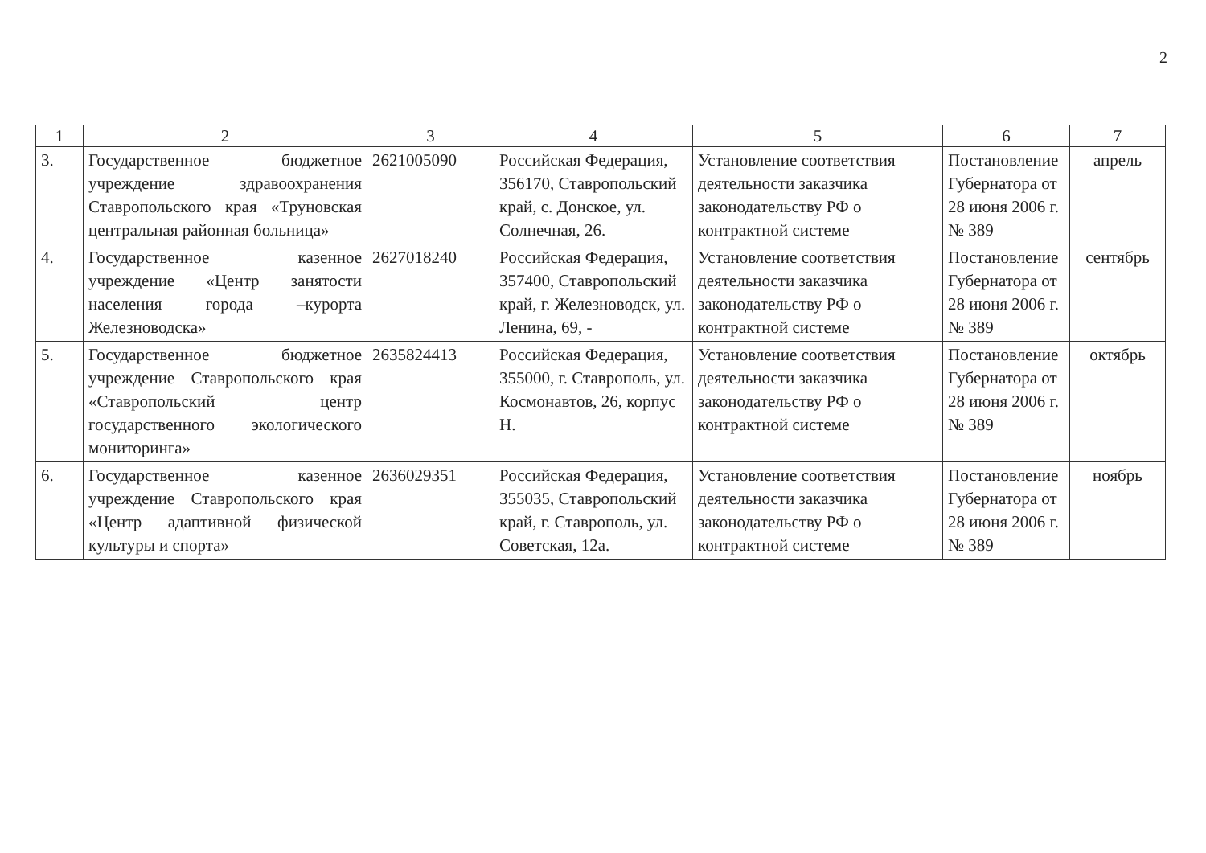2
| 1 | 2 | 3 | 4 | 5 | 6 | 7 |
| --- | --- | --- | --- | --- | --- | --- |
| 3. | Государственное бюджетное учреждение здравоохранения Ставропольского края «Труновская центральная районная больница» | 2621005090 | Российская Федерация, 356170, Ставропольский край, с. Донское, ул. Солнечная, 26. | Установление соответствия деятельности заказчика законодательству РФ о контрактной системе | Постановление Губернатора от 28 июня 2006 г. № 389 | апрель |
| 4. | Государственное казенное учреждение «Центр занятости населения города –курорта Железноводска» | 2627018240 | Российская Федерация, 357400, Ставропольский край, г. Железноводск, ул. Ленина, 69, - | Установление соответствия деятельности заказчика законодательству РФ о контрактной системе | Постановление Губернатора от 28 июня 2006 г. № 389 | сентябрь |
| 5. | Государственное бюджетное учреждение Ставропольского края «Ставропольский центр государственного экологического мониторинга» | 2635824413 | Российская Федерация, 355000, г. Ставрополь, ул. Космонавтов, 26, корпус Н. | Установление соответствия деятельности заказчика законодательству РФ о контрактной системе | Постановление Губернатора от 28 июня 2006 г. № 389 | октябрь |
| 6. | Государственное казенное учреждение Ставропольского края «Центр адаптивной физической культуры и спорта» | 2636029351 | Российская Федерация, 355035, Ставропольский край, г. Ставрополь, ул. Советская, 12а. | Установление соответствия деятельности заказчика законодательству РФ о контрактной системе | Постановление Губернатора от 28 июня 2006 г. № 389 | ноябрь |